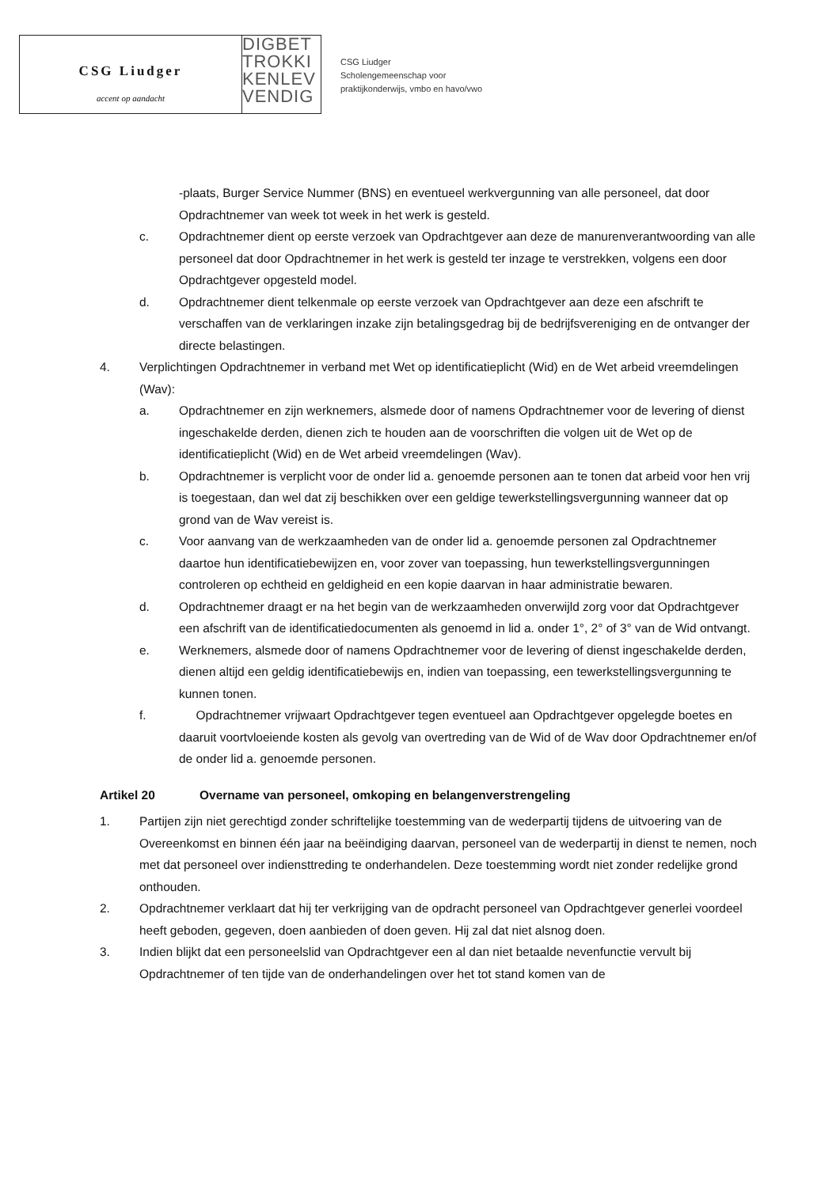CSG Liudger
accent op aandacht
DIGBET
TROKKI
KENLEV
VENDIG
CSG Liudger
Scholengemeenschap voor
praktijkonderwijs, vmbo en havo/vwo
-plaats, Burger Service Nummer (BNS) en eventueel werkvergunning van alle personeel, dat door Opdrachtnemer van week tot week in het werk is gesteld.
c. Opdrachtnemer dient op eerste verzoek van Opdrachtgever aan deze de manurenverantwoording van alle personeel dat door Opdrachtnemer in het werk is gesteld ter inzage te verstrekken, volgens een door Opdrachtgever opgesteld model.
d. Opdrachtnemer dient telkenmale op eerste verzoek van Opdrachtgever aan deze een afschrift te verschaffen van de verklaringen inzake zijn betalingsgedrag bij de bedrijfsvereniging en de ontvanger der directe belastingen.
4. Verplichtingen Opdrachtnemer in verband met Wet op identificatieplicht (Wid) en de Wet arbeid vreemdelingen (Wav):
a. Opdrachtnemer en zijn werknemers, alsmede door of namens Opdrachtnemer voor de levering of dienst ingeschakelde derden, dienen zich te houden aan de voorschriften die volgen uit de Wet op de identificatieplicht (Wid) en de Wet arbeid vreemdelingen (Wav).
b. Opdrachtnemer is verplicht voor de onder lid a. genoemde personen aan te tonen dat arbeid voor hen vrij is toegestaan, dan wel dat zij beschikken over een geldige tewerkstellingsvergunning wanneer dat op grond van de Wav vereist is.
c. Voor aanvang van de werkzaamheden van de onder lid a. genoemde personen zal Opdrachtnemer daartoe hun identificatiebewijzen en, voor zover van toepassing, hun tewerkstellingsvergunningen controleren op echtheid en geldigheid en een kopie daarvan in haar administratie bewaren.
d. Opdrachtnemer draagt er na het begin van de werkzaamheden onverwijld zorg voor dat Opdrachtgever een afschrift van de identificatiedocumenten als genoemd in lid a. onder 1°, 2° of 3° van de Wid ontvangt.
e. Werknemers, alsmede door of namens Opdrachtnemer voor de levering of dienst ingeschakelde derden, dienen altijd een geldig identificatiebewijs en, indien van toepassing, een tewerkstellingsvergunning te kunnen tonen.
f. Opdrachtnemer vrijwaart Opdrachtgever tegen eventueel aan Opdrachtgever opgelegde boetes en daaruit voortvloeiende kosten als gevolg van overtreding van de Wid of de Wav door Opdrachtnemer en/of de onder lid a. genoemde personen.
Artikel 20 Overname van personeel, omkoping en belangenverstrengeling
1. Partijen zijn niet gerechtigd zonder schriftelijke toestemming van de wederpartij tijdens de uitvoering van de Overeenkomst en binnen één jaar na beëindiging daarvan, personeel van de wederpartij in dienst te nemen, noch met dat personeel over indiensttreding te onderhandelen. Deze toestemming wordt niet zonder redelijke grond onthouden.
2. Opdrachtnemer verklaart dat hij ter verkrijging van de opdracht personeel van Opdrachtgever generlei voordeel heeft geboden, gegeven, doen aanbieden of doen geven. Hij zal dat niet alsnog doen.
3. Indien blijkt dat een personeelslid van Opdrachtgever een al dan niet betaalde nevenfunctie vervult bij Opdrachtnemer of ten tijde van de onderhandelingen over het tot stand komen van de